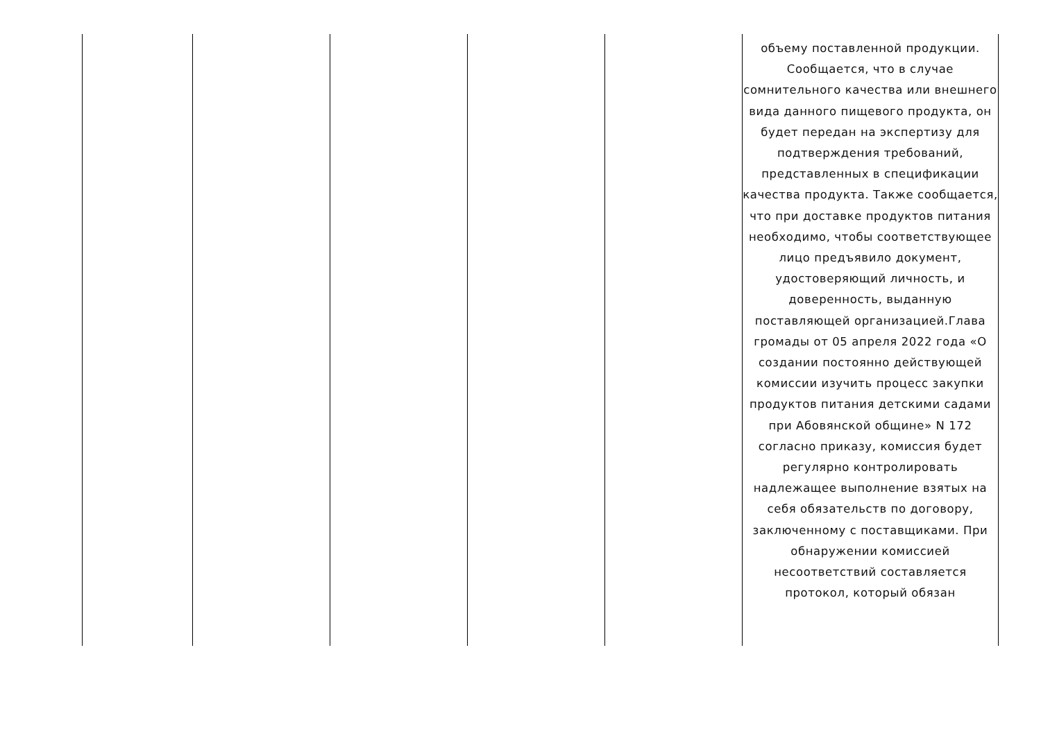| | | | | | объему поставленной продукции. Сообщается, что в случае сомнительного качества или внешнего вида данного пищевого продукта, он будет передан на экспертизу для подтверждения требований, представленных в спецификации качества продукта. Также сообщается, что при доставке продуктов питания необходимо, чтобы соответствующее лицо предъявило документ, удостоверяющий личность, и доверенность, выданную поставляющей организацией.Глава громады от 05 апреля 2022 года «О создании постоянно действующей комиссии изучить процесс закупки продуктов питания детскими садами при Абовянской общине» N 172 согласно приказу, комиссия будет регулярно контролировать надлежащее выполнение взятых на себя обязательств по договору, заключенному с поставщиками. При обнаружении комиссией несоответствий составляется протокол, который обязан |